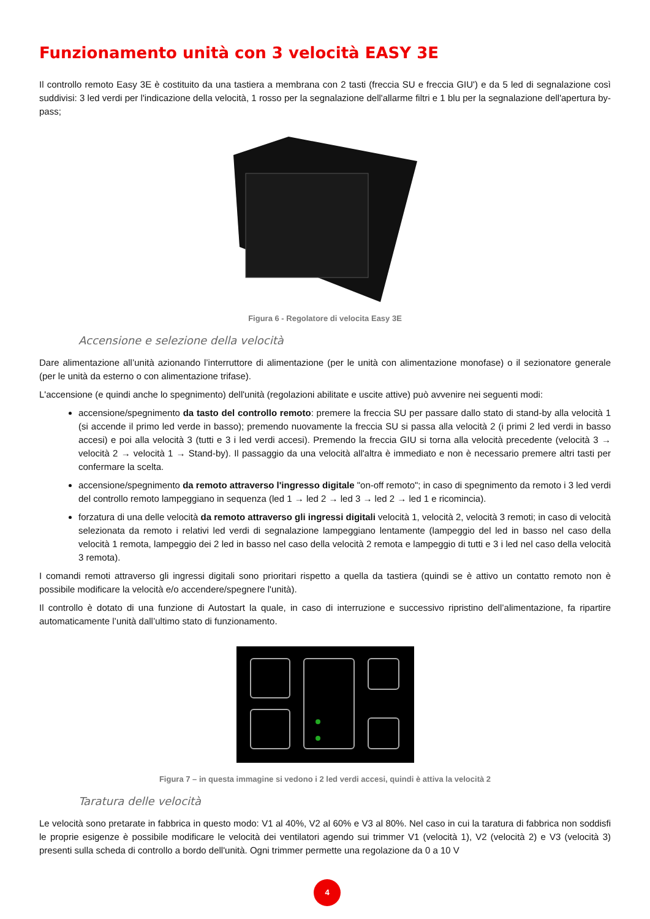Funzionamento unità con 3 velocità EASY 3E
Il controllo remoto Easy 3E è costituito da una tastiera a membrana con 2 tasti (freccia SU e freccia GIU') e da 5 led di segnalazione così suddivisi: 3 led verdi per l'indicazione della velocità, 1 rosso per la segnalazione dell'allarme filtri e 1 blu per la segnalazione dell'apertura by-pass;
Figura 6 - Regolatore di velocita Easy 3E
Accensione e selezione della velocità
Dare alimentazione all’unità azionando l’interruttore di alimentazione (per le unità con alimentazione monofase) o il sezionatore generale (per le unità da esterno o con alimentazione trifase).
L'accensione (e quindi anche lo spegnimento) dell'unità (regolazioni abilitate e uscite attive) può avvenire nei seguenti modi:
accensione/spegnimento da tasto del controllo remoto: premere la freccia SU per passare dallo stato di stand-by alla velocità 1 (si accende il primo led verde in basso); premendo nuovamente la freccia SU si passa alla velocità 2 (i primi 2 led verdi in basso accesi) e poi alla velocità 3 (tutti e 3 i led verdi accesi). Premendo la freccia GIU si torna alla velocità precedente (velocità 3 → velocità 2 → velocità 1 → Stand-by). Il passaggio da una velocità all'altra è immediato e non è necessario premere altri tasti per confermare la scelta.
accensione/spegnimento da remoto attraverso l'ingresso digitale "on-off remoto"; in caso di spegnimento da remoto i 3 led verdi del controllo remoto lampeggiano in sequenza (led 1 → led 2 → led 3 → led 2 → led 1 e ricomincia).
forzatura di una delle velocità da remoto attraverso gli ingressi digitali velocità 1, velocità 2, velocità 3 remoti; in caso di velocità selezionata da remoto i relativi led verdi di segnalazione lampeggiano lentamente (lampeggio del led in basso nel caso della velocità 1 remota, lampeggio dei 2 led in basso nel caso della velocità 2 remota e lampeggio di tutti e 3 i led nel caso della velocità 3 remota).
I comandi remoti attraverso gli ingressi digitali sono prioritari rispetto a quella da tastiera (quindi se è attivo un contatto remoto non è possibile modificare la velocità e/o accendere/spegnere l'unità).
Il controllo è dotato di una funzione di Autostart la quale, in caso di interruzione e successivo ripristino dell’alimentazione, fa ripartire automaticamente l’unità dall’ultimo stato di funzionamento.
Figura 7 – in questa immagine si vedono i 2 led verdi accesi, quindi è attiva la velocità 2
Taratura delle velocità
Le velocità sono pretarate in fabbrica in questo modo: V1 al 40%, V2 al 60% e V3 al 80%. Nel caso in cui la taratura di fabbrica non soddisfi le proprie esigenze è possibile modificare le velocità dei ventilatori agendo sui trimmer V1 (velocità 1), V2 (velocità 2) e V3 (velocità 3) presenti sulla scheda di controllo a bordo dell'unità. Ogni trimmer permette una regolazione da 0 a 10 V
4